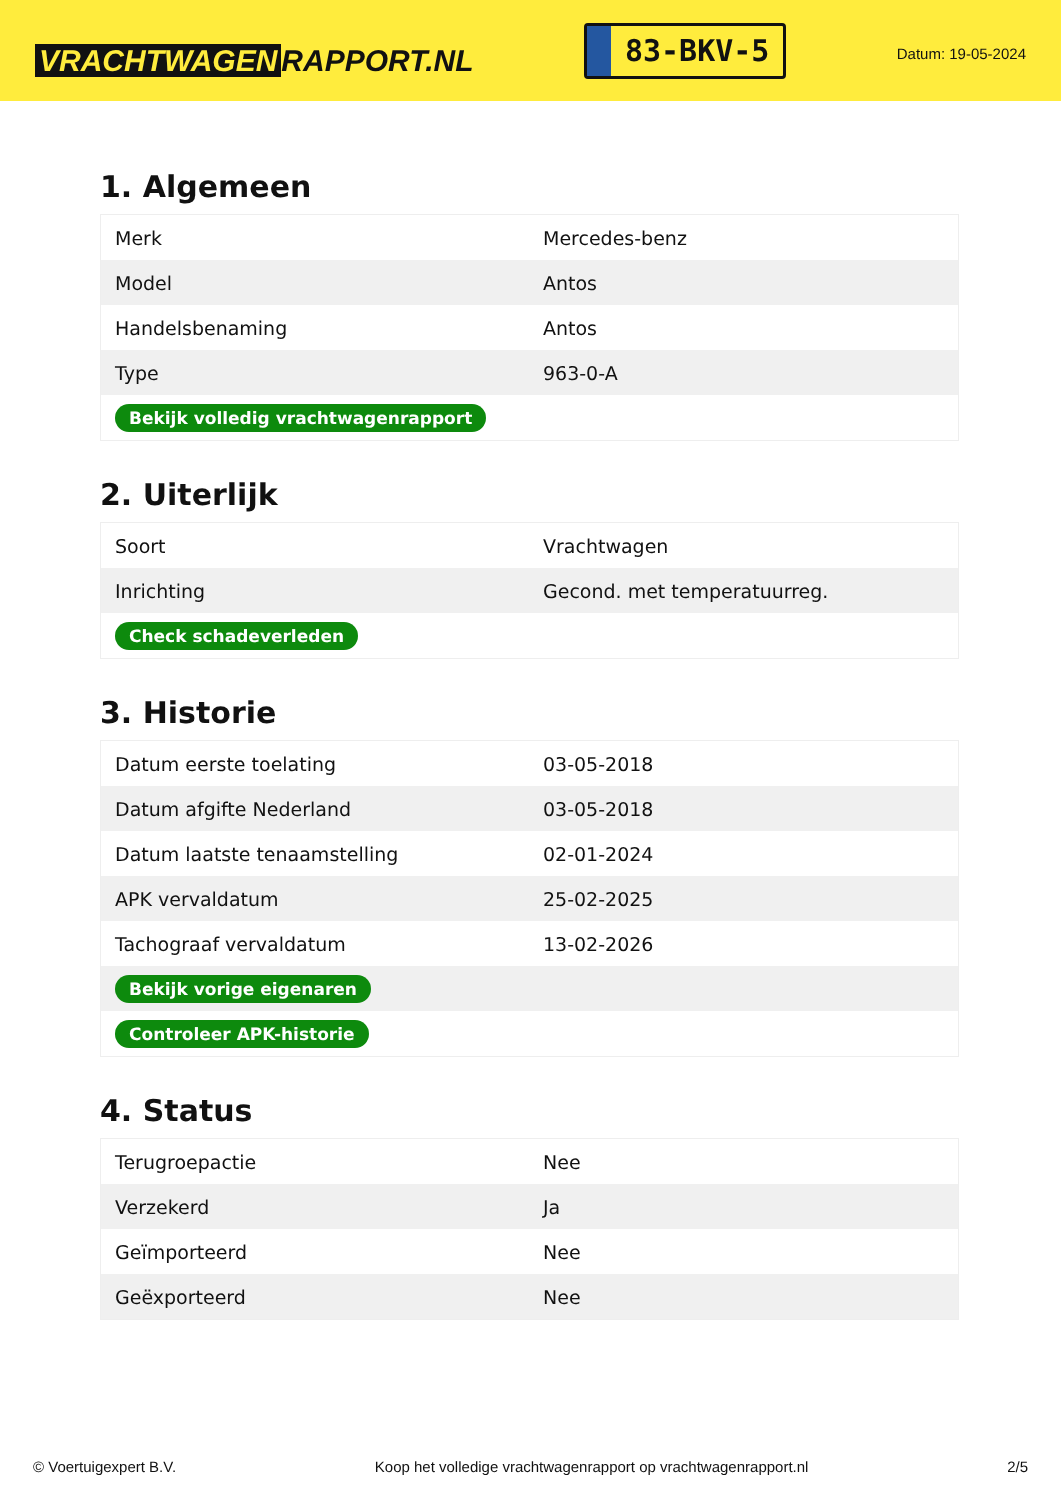VRACHTWAGEN RAPPORT.NL
83-BKV-5
Datum: 19-05-2024
1. Algemeen
| Merk | Mercedes-benz |
| Model | Antos |
| Handelsbenaming | Antos |
| Type | 963-0-A |
| Bekijk volledig vrachtwagenrapport | |
2. Uiterlijk
| Soort | Vrachtwagen |
| Inrichting | Gecond. met temperatuurreg. |
| Check schadeverleden | |
3. Historie
| Datum eerste toelating | 03-05-2018 |
| Datum afgifte Nederland | 03-05-2018 |
| Datum laatste tenaamstelling | 02-01-2024 |
| APK vervaldatum | 25-02-2025 |
| Tachograaf vervaldatum | 13-02-2026 |
| Bekijk vorige eigenaren | |
| Controleer APK-historie | |
4. Status
| Terugroepactie | Nee |
| Verzekerd | Ja |
| Geïmporteerd | Nee |
| Geëxporteerd | Nee |
© Voertuigexpert B.V. Koop het volledige vrachtwagenrapport op vrachtwagenrapport.nl 2/5